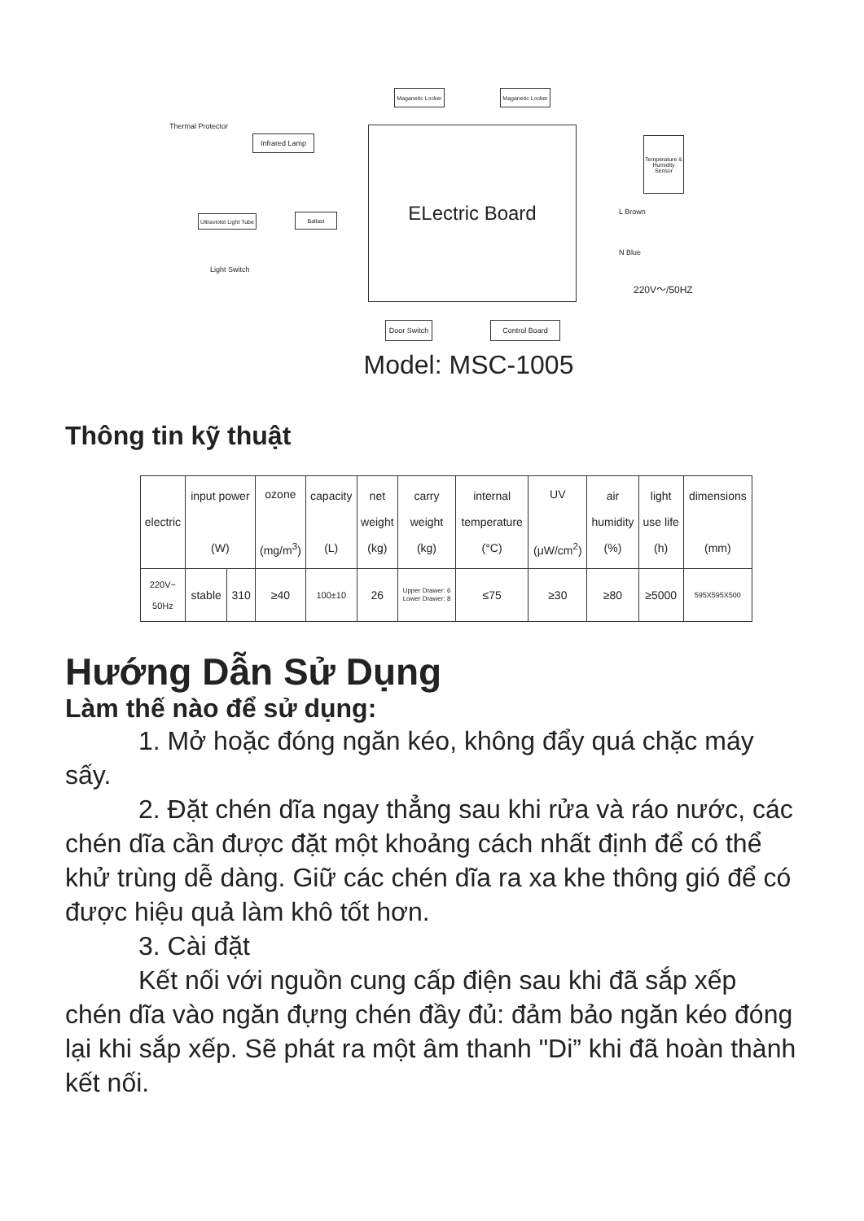ELectric Board
Maganetic Locker
Maganetic Locker
Thermal Protector
Infrared Lamp
Ultraviolet Light Tube
Ballast
Light Switch
Temperature & Humidity Sensor
L Brown
N Blue
220V～/50HZ
Door Switch
Control Board
Model: MSC-1005
Thông tin kỹ thuật
| electric | input power (W) | | ozone (mg/m<sup>3</sup>) | capacity (L) | net weight (kg) | carry weight (kg) | internal temperature (°C) | UV (μW/cm<sup>2</sup>) | air humidity (%) | light use life (h) | dimensions (mm) |
| 220V~ 50Hz | stable | 310 | ≥40 | 100±10 | 26 | Upper Drawer: 6 Lower Drawer: 8 | ≤75 | ≥30 | ≥80 | ≥5000 | 595X595X500 |
Hướng Dẫn Sử Dụng
Làm thế nào để sử dụng:
1. Mở hoặc đóng ngăn kéo, không đẩy quá chặc máy sấy.
2. Đặt chén dĩa ngay thẳng sau khi rửa và ráo nước, các chén dĩa cần được đặt một khoảng cách nhất định để có thể khử trùng dễ dàng. Giữ các chén dĩa ra xa khe thông gió để có được hiệu quả làm khô tốt hơn.
3. Cài đặt
Kết nối với nguồn cung cấp điện sau khi đã sắp xếp chén dĩa vào ngăn đựng chén đầy đủ: đảm bảo ngăn kéo đóng lại khi sắp xếp. Sẽ phát ra một âm thanh "Di” khi đã hoàn thành kết nối.